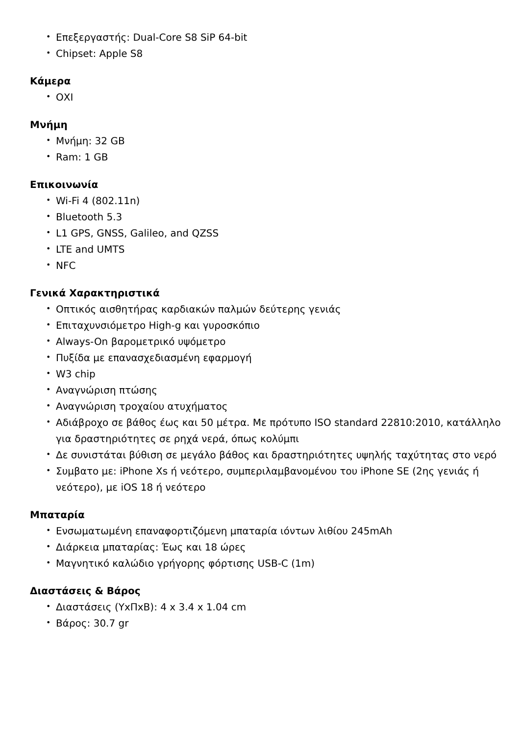• Επεξεργαστής: Dual-Core S8 SiP 64-bit
• Chipset: Apple S8
Κάμερα
• ΟΧΙ
Μνήμη
• Μνήμη: 32 GB
• Ram: 1 GB
Επικοινωνία
• Wi-Fi 4 (802.11n)
• Bluetooth 5.3
• L1 GPS, GNSS, Galileo, and QZSS
• LTE and UMTS
• NFC
Γενικά Χαρακτηριστικά
• Οπτικός αισθητήρας καρδιακών παλμών δεύτερης γενιάς
• Επιταχυνσιόμετρο High-g και γυροσκόπιο
• Always-On βαρομετρικό υψόμετρο
• Πυξίδα με επανασχεδιασμένη εφαρμογή
• W3 chip
• Αναγνώριση πτώσης
• Αναγνώριση τροχαίου ατυχήματος
• Αδιάβροχο σε βάθος έως και 50 μέτρα. Με πρότυπο ISO standard 22810:2010, κατάλληλο για δραστηριότητες σε ρηχά νερά, όπως κολύμπι
• Δε συνιστάται βύθιση σε μεγάλο βάθος και δραστηριότητες υψηλής ταχύτητας στο νερό
• Συμβατο με: iPhone Xs ή νεότερο, συμπεριλαμβανομένου του iPhone SE (2ης γενιάς ή νεότερο), με iOS 18 ή νεότερο
Μπαταρία
• Ενσωματωμένη επαναφορτιζόμενη μπαταρία ιόντων λιθίου 245mAh
• Διάρκεια μπαταρίας: Έως και 18 ώρες
• Μαγνητικό καλώδιο γρήγορης φόρτισης USB-C (1m)
Διαστάσεις & Βάρος
• Διαστάσεις (ΥxΠxΒ): 4 x 3.4 x 1.04 cm
• Βάρος: 30.7 gr